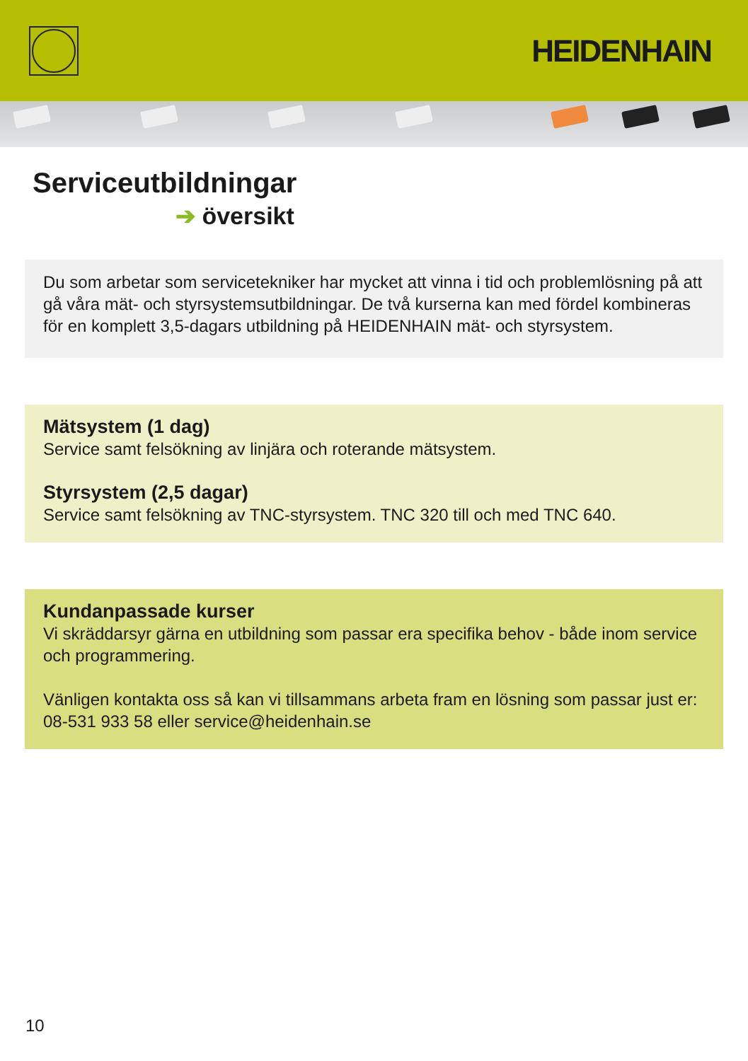HEIDENHAIN
Serviceutbildningar
➔ översikt
Du som arbetar som servicetekniker har mycket att vinna i tid och problemlösning på att gå våra mät- och styrsystemsutbildningar. De två kurserna kan med fördel kombineras för en komplett 3,5-dagars utbildning på HEIDENHAIN mät- och styrsystem.
Mätsystem (1 dag)
Service samt felsökning av linjära och roterande mätsystem.
Styrsystem (2,5 dagar)
Service samt felsökning av TNC-styrsystem. TNC 320 till och med TNC 640.
Kundanpassade kurser
Vi skräddarsyr gärna en utbildning som passar era specifika behov - både inom service och programmering.
Vänligen kontakta oss så kan vi tillsammans arbeta fram en lösning som passar just er: 08-531 933 58 eller service@heidenhain.se
10